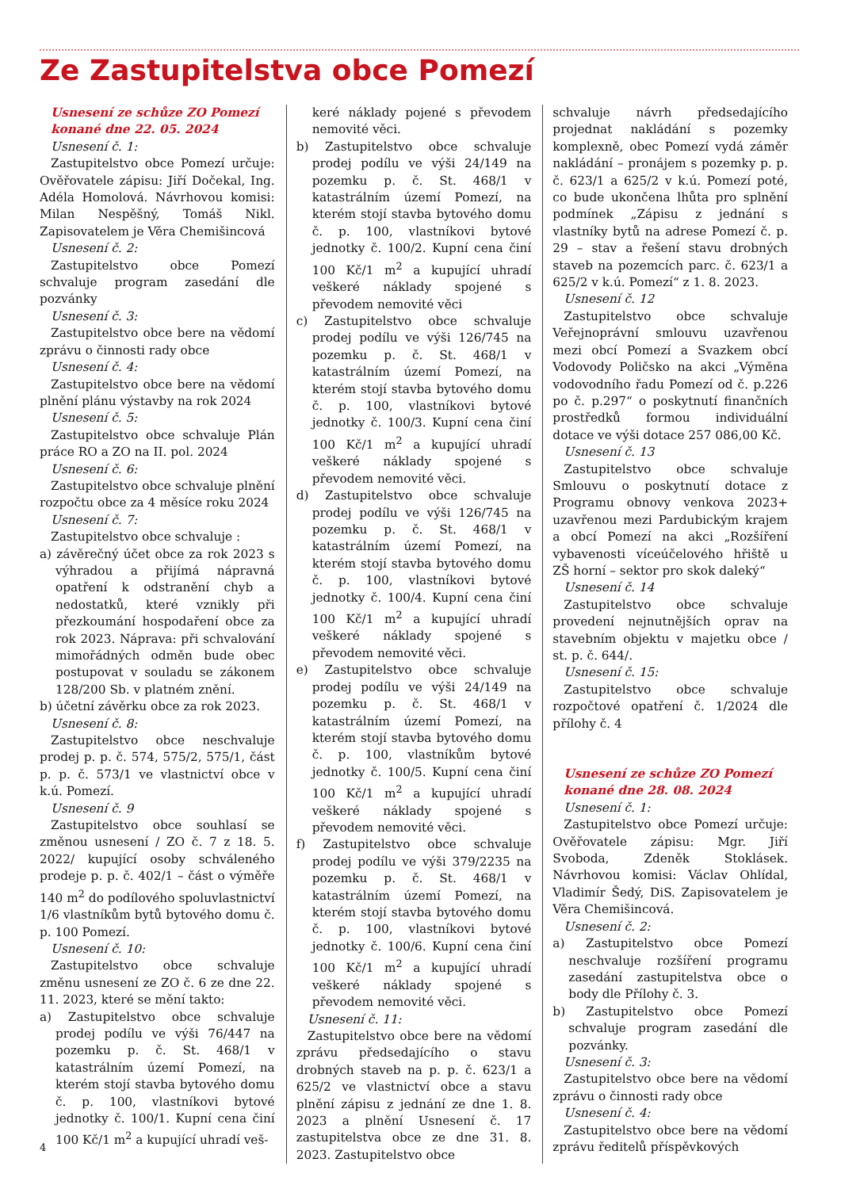Ze Zastupitelstva obce Pomezí
Usnesení ze schůze ZO Pomezí konané dne 22. 05. 2024
Usnesení č. 1:
Zastupitelstvo obce Pomezí určuje: Ověřovatele zápisu: Jiří Dočekal, Ing. Adéla Homolová. Návrhovou komisi: Milan Nespěšný, Tomáš Nikl. Zapisovatelem je Věra Chemišincová
Usnesení č. 2:
Zastupitelstvo obce Pomezí schvaluje program zasedání dle pozvánky
Usnesení č. 3:
Zastupitelstvo obce bere na vědomí zprávu o činnosti rady obce
Usnesení č. 4:
Zastupitelstvo obce bere na vědomí plnění plánu výstavby na rok 2024
Usnesení č. 5:
Zastupitelstvo obce schvaluje Plán práce RO a ZO na II. pol. 2024
Usnesení č. 6:
Zastupitelstvo obce schvaluje plnění rozpočtu obce za 4 měsíce roku 2024
Usnesení č. 7:
Zastupitelstvo obce schvaluje :
a) závěrečný účet obce za rok 2023 s výhradou a přijímá nápravná opatření k odstranění chyb a nedostatků, které vznikly při přezkoumání hospodaření obce za rok 2023. Náprava: při schvalování mimořádných odměn bude obec postupovat v souladu se zákonem 128/200 Sb. v platném znění.
b) účetní závěrku obce za rok 2023.
Usnesení č. 8:
Zastupitelstvo obce neschvaluje prodej p. p. č. 574, 575/2, 575/1, část p. p. č. 573/1 ve vlastnictví obce v k.ú. Pomezí.
Usnesení č. 9
Zastupitelstvo obce souhlasí se změnou usnesení / ZO č. 7 z 18. 5. 2022/ kupující osoby schváleného prodeje p. p. č. 402/1 – část o výměře 140 m<sup>2</sup> do podílového spoluvlastnictví 1/6 vlastníkům bytů bytového domu č. p. 100 Pomezí.
Usnesení č. 10:
Zastupitelstvo obce schvaluje změnu usnesení ze ZO č. 6 ze dne 22. 11. 2023, které se mění takto:
a) Zastupitelstvo obce schvaluje prodej podílu ve výši 76/447 na pozemku p. č. St. 468/1 v katastrálním území Pomezí, na kterém stojí stavba bytového domu č. p. 100, vlastníkovi bytové jednotky č. 100/1. Kupní cena činí 100 Kč/1 m<sup>2</sup> a kupující uhradí veš-
keré náklady pojené s převodem nemovité věci.
b) Zastupitelstvo obce schvaluje prodej podílu ve výši 24/149 na pozemku p. č. St. 468/1 v katastrálním území Pomezí, na kterém stojí stavba bytového domu č. p. 100, vlastníkovi bytové jednotky č. 100/2. Kupní cena činí 100 Kč/1 m<sup>2</sup> a kupující uhradí veškeré náklady spojené s převodem nemovité věci
c) Zastupitelstvo obce schvaluje prodej podílu ve výši 126/745 na pozemku p. č. St. 468/1 v katastrálním území Pomezí, na kterém stojí stavba bytového domu č. p. 100, vlastníkovi bytové jednotky č. 100/3. Kupní cena činí 100 Kč/1 m<sup>2</sup> a kupující uhradí veškeré náklady spojené s převodem nemovité věci.
d) Zastupitelstvo obce schvaluje prodej podílu ve výši 126/745 na pozemku p. č. St. 468/1 v katastrálním území Pomezí, na kterém stojí stavba bytového domu č. p. 100, vlastníkovi bytové jednotky č. 100/4. Kupní cena činí 100 Kč/1 m<sup>2</sup> a kupující uhradí veškeré náklady spojené s převodem nemovité věci.
e) Zastupitelstvo obce schvaluje prodej podílu ve výši 24/149 na pozemku p. č. St. 468/1 v katastrálním území Pomezí, na kterém stojí stavba bytového domu č. p. 100, vlastníkům bytové jednotky č. 100/5. Kupní cena činí 100 Kč/1 m<sup>2</sup> a kupující uhradí veškeré náklady spojené s převodem nemovité věci.
f) Zastupitelstvo obce schvaluje prodej podílu ve výši 379/2235 na pozemku p. č. St. 468/1 v katastrálním území Pomezí, na kterém stojí stavba bytového domu č. p. 100, vlastníkovi bytové jednotky č. 100/6. Kupní cena činí 100 Kč/1 m<sup>2</sup> a kupující uhradí veškeré náklady spojené s převodem nemovité věci.
Usnesení č. 11:
Zastupitelstvo obce bere na vědomí zprávu předsedajícího o stavu drobných staveb na p. p. č. 623/1 a 625/2 ve vlastnictví obce a stavu plnění zápisu z jednání ze dne 1. 8. 2023 a plnění Usnesení č. 17 zastupitelstva obce ze dne 31. 8. 2023. Zastupitelstvo obce
schvaluje návrh předsedajícího projednat nakládání s pozemky komplexně, obec Pomezí vydá záměr nakládání – pronájem s pozemky p. p. č. 623/1 a 625/2 v k.ú. Pomezí poté, co bude ukončena lhůta pro splnění podmínek „Zápisu z jednání s vlastníky bytů na adrese Pomezí č. p. 29 – stav a řešení stavu drobných staveb na pozemcích parc. č. 623/1 a 625/2 v k.ú. Pomezí“ z 1. 8. 2023.
Usnesení č. 12
Zastupitelstvo obce schvaluje Veřejnoprávní smlouvu uzavřenou mezi obcí Pomezí a Svazkem obcí Vodovody Poličsko na akci „Výměna vodovodního řadu Pomezí od č. p.226 po č. p.297“ o poskytnutí finančních prostředků formou individuální dotace ve výši dotace 257 086,00 Kč.
Usnesení č. 13
Zastupitelstvo obce schvaluje Smlouvu o poskytnutí dotace z Programu obnovy venkova 2023+ uzavřenou mezi Pardubickým krajem a obcí Pomezí na akci „Rozšíření vybavenosti víceúčelového hřiště u ZŠ horní – sektor pro skok daleký“
Usnesení č. 14
Zastupitelstvo obce schvaluje provedení nejnutnějších oprav na stavebním objektu v majetku obce / st. p. č. 644/.
Usnesení č. 15:
Zastupitelstvo obce schvaluje rozpočtové opatření č. 1/2024 dle přílohy č. 4
Usnesení ze schůze ZO Pomezí konané dne 28. 08. 2024
Usnesení č. 1:
Zastupitelstvo obce Pomezí určuje: Ověřovatele zápisu: Mgr. Jiří Svoboda, Zdeněk Stoklásek. Návrhovou komisi: Václav Ohlídal, Vladimír Šedý, DiS. Zapisovatelem je Věra Chemišincová.
Usnesení č. 2:
a) Zastupitelstvo obce Pomezí neschvaluje rozšíření programu zasedání zastupitelstva obce o body dle Přílohy č. 3.
b) Zastupitelstvo obce Pomezí schvaluje program zasedání dle pozvánky.
Usnesení č. 3:
Zastupitelstvo obce bere na vědomí zprávu o činnosti rady obce
Usnesení č. 4:
Zastupitelstvo obce bere na vědomí zprávu ředitelů příspěvkových
4